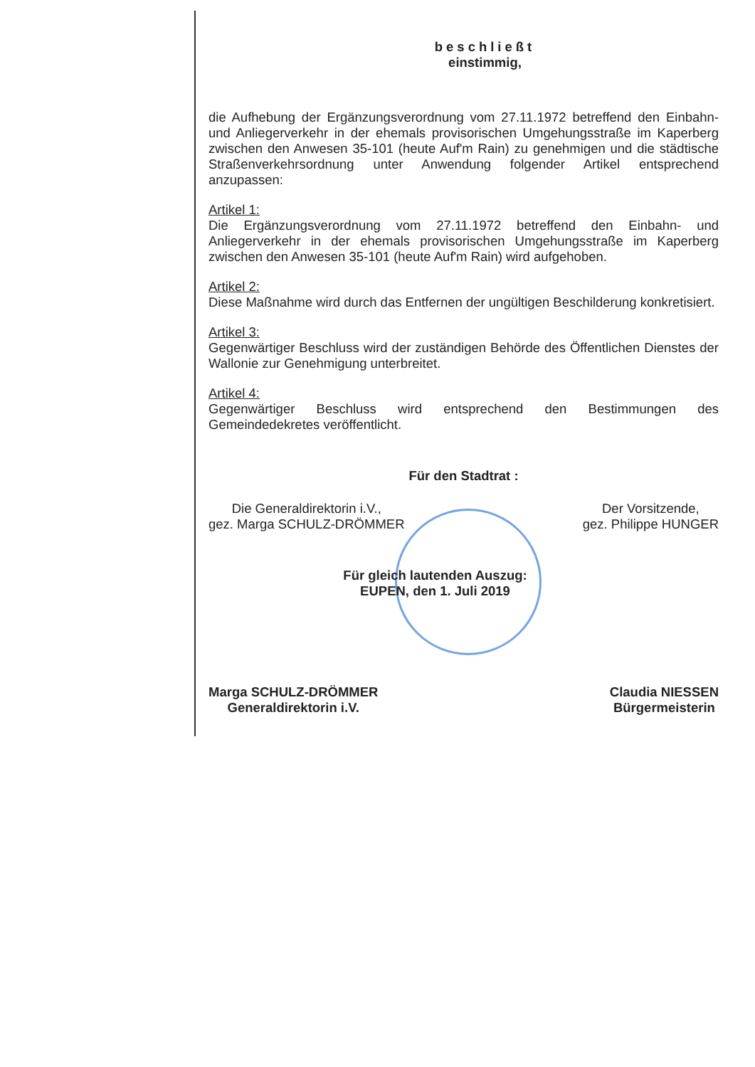beschließt
einstimmig,
die Aufhebung der Ergänzungsverordnung vom 27.11.1972 betreffend den Einbahn- und Anliegerverkehr in der ehemals provisorischen Umgehungsstraße im Kaperberg zwischen den Anwesen 35-101 (heute Auf'm Rain) zu genehmigen und die städtische Straßenverkehrsordnung unter Anwendung folgender Artikel entsprechend anzupassen:
Artikel 1:
Die Ergänzungsverordnung vom 27.11.1972 betreffend den Einbahn- und Anliegerverkehr in der ehemals provisorischen Umgehungsstraße im Kaperberg zwischen den Anwesen 35-101 (heute Auf'm Rain) wird aufgehoben.
Artikel 2:
Diese Maßnahme wird durch das Entfernen der ungültigen Beschilderung konkretisiert.
Artikel 3:
Gegenwärtiger Beschluss wird der zuständigen Behörde des Öffentlichen Dienstes der Wallonie zur Genehmigung unterbreitet.
Artikel 4:
Gegenwärtiger Beschluss wird entsprechend den Bestimmungen des Gemeindedekretes veröffentlicht.
Für den Stadtrat :
Die Generaldirektorin i.V.,
gez. Marga SCHULZ-DRÖMMER
Der Vorsitzende,
gez. Philippe HUNGER
Für gleich lautenden Auszug:
EUPEN, den 1. Juli 2019
Marga SCHULZ-DRÖMMER
Generaldirektorin i.V.
Claudia NIESSEN
Bürgermeisterin